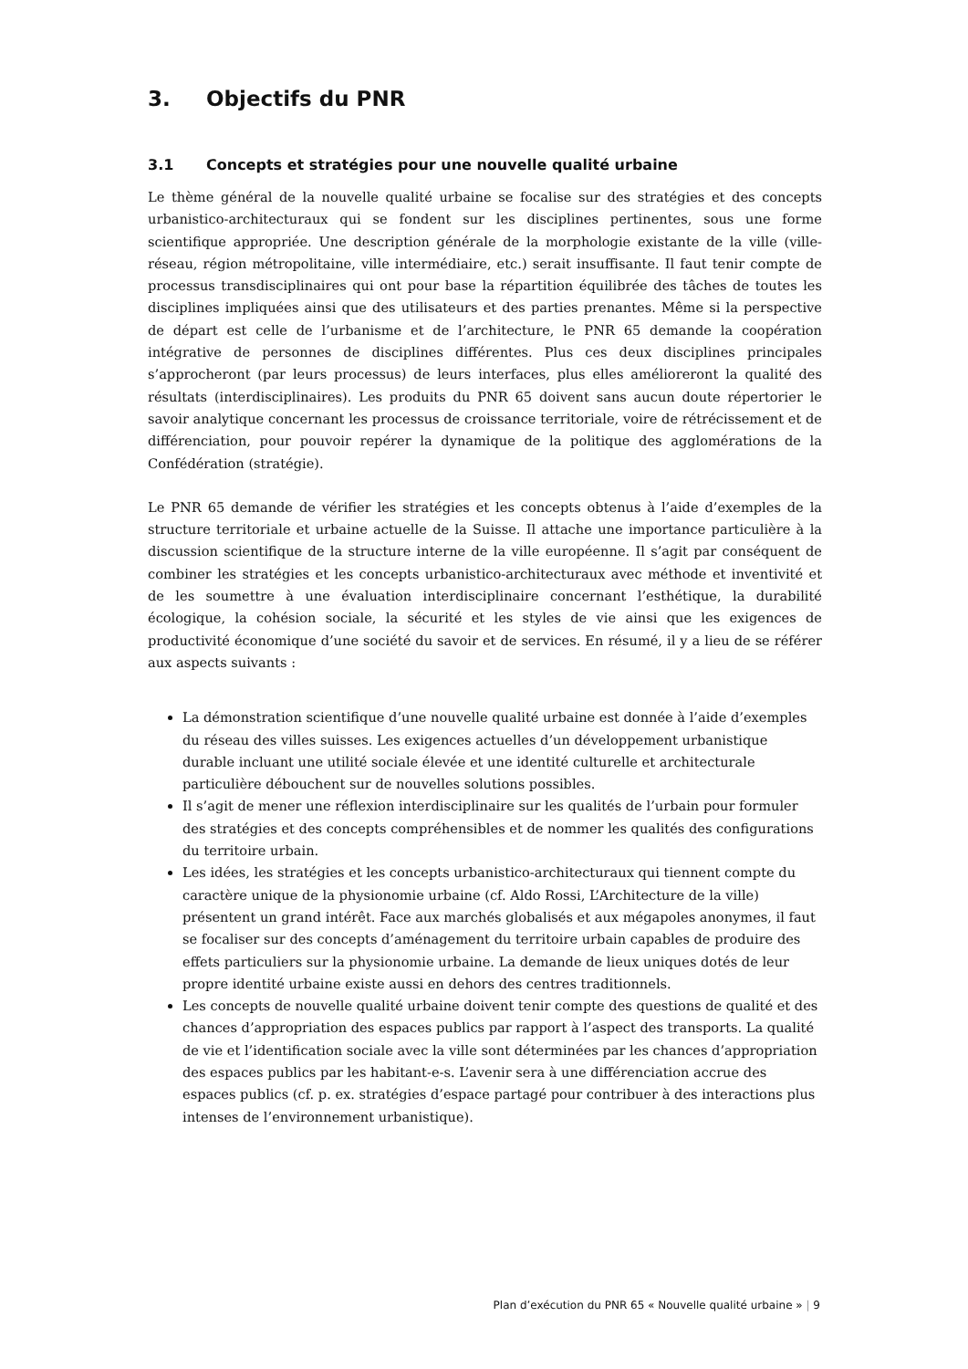3. Objectifs du PNR
3.1 Concepts et stratégies pour une nouvelle qualité urbaine
Le thème général de la nouvelle qualité urbaine se focalise sur des stratégies et des concepts urbanistico-architecturaux qui se fondent sur les disciplines pertinentes, sous une forme scientifique appropriée. Une description générale de la morphologie existante de la ville (ville-réseau, région métropolitaine, ville intermédiaire, etc.) serait insuffisante. Il faut tenir compte de processus transdisciplinaires qui ont pour base la répartition équilibrée des tâches de toutes les disciplines impliquées ainsi que des utilisateurs et des parties prenantes. Même si la perspective de départ est celle de l’urbanisme et de l’architecture, le PNR 65 demande la coopération intégrative de personnes de disciplines différentes. Plus ces deux disciplines principales s’approcheront (par leurs processus) de leurs interfaces, plus elles amélioreront la qualité des résultats (interdisciplinaires). Les produits du PNR 65 doivent sans aucun doute répertorier le savoir analytique concernant les processus de croissance territoriale, voire de rétrécissement et de différenciation, pour pouvoir repérer la dynamique de la politique des agglomérations de la Confédération (stratégie).
Le PNR 65 demande de vérifier les stratégies et les concepts obtenus à l’aide d’exemples de la structure territoriale et urbaine actuelle de la Suisse. Il attache une importance particulière à la discussion scientifique de la structure interne de la ville européenne. Il s’agit par conséquent de combiner les stratégies et les concepts urbanistico-architecturaux avec méthode et inventivité et de les soumettre à une évaluation interdisciplinaire concernant l’esthétique, la durabilité écologique, la cohésion sociale, la sécurité et les styles de vie ainsi que les exigences de productivité économique d’une société du savoir et de services. En résumé, il y a lieu de se référer aux aspects suivants :
La démonstration scientifique d’une nouvelle qualité urbaine est donnée à l’aide d’exemples du réseau des villes suisses. Les exigences actuelles d’un développement urbanistique durable incluant une utilité sociale élevée et une identité culturelle et architecturale particulière débouchent sur de nouvelles solutions possibles.
Il s’agit de mener une réflexion interdisciplinaire sur les qualités de l’urbain pour formuler des stratégies et des concepts compréhensibles et de nommer les qualités des configurations du territoire urbain.
Les idées, les stratégies et les concepts urbanistico-architecturaux qui tiennent compte du caractère unique de la physionomie urbaine (cf. Aldo Rossi, L’Architecture de la ville) présentent un grand intérêt. Face aux marchés globalisés et aux mégapoles anonymes, il faut se focaliser sur des concepts d’aménagement du territoire urbain capables de produire des effets particuliers sur la physionomie urbaine. La demande de lieux uniques dotés de leur propre identité urbaine existe aussi en dehors des centres traditionnels.
Les concepts de nouvelle qualité urbaine doivent tenir compte des questions de qualité et des chances d’appropriation des espaces publics par rapport à l’aspect des transports. La qualité de vie et l’identification sociale avec la ville sont déterminées par les chances d’appropriation des espaces publics par les habitant-e-s. L’avenir sera à une différenciation accrue des espaces publics (cf. p. ex. stratégies d’espace partagé pour contribuer à des interactions plus intenses de l’environnement urbanistique).
Plan d’exécution du PNR 65 « Nouvelle qualité urbaine » | 9